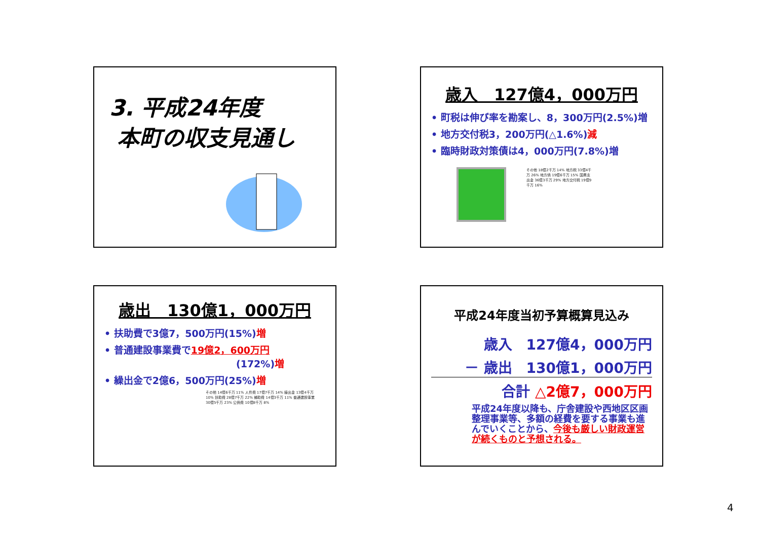3. 平成24年度
本町の収支見通し
歳入　127億4，000万円
• 町税は伸び率を勘案し、8，300万円(2.5%)増
• 地方交付税3，200万円(△1.6%)減
• 臨時財政対策債は4，000万円(7.8%)増
その他 18億2千万 14% 地方税 33億4千万 26% 地方債 19億6千万 15% 国県支出金 36億3千万 29% 地方交付税 19億9千万 16%
歳出　130億1，000万円
• 扶助費で3億7，500万円(15%)増
• 普通建設事業費で19億2，600万円
(172%) 増
• 繰出金で2億6，500万円(25%)増
その他 14億6千万 11% 人件費 17億7千万 14% 繰出金 13億4千万 10% 扶助費 28億7千万 22% 補助費 14億3千万 11% 普通建設事業 30億5千万 23% 公債費 10億8千万 8%
平成24年度当初予算概算見込み
歳入　127億4，000万円
－ 歳出　130億1，000万円
合計 △2億7，000万円
平成24年度以降も、庁舎建設や西地区区画整理事業等、多額の経費を要する事業も進んでいくことから、今後も厳しい財政運営が続くものと予想される。
4